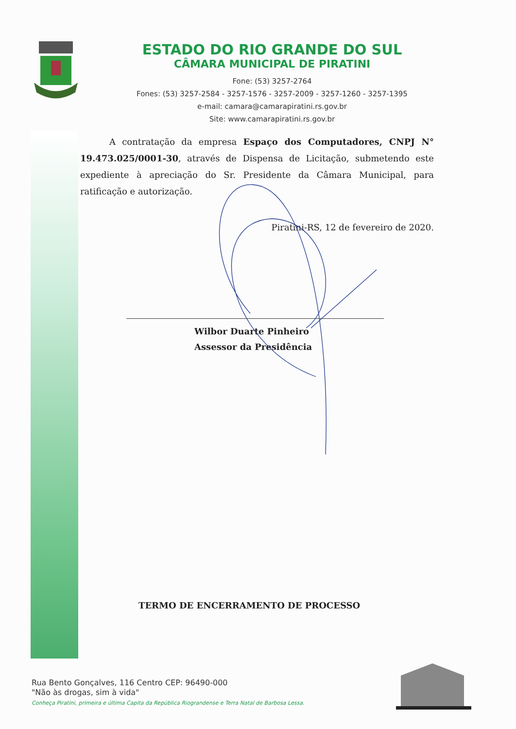ESTADO DO RIO GRANDE DO SUL
CÂMARA MUNICIPAL DE PIRATINI
Fone: (53) 3257-2764
Fones: (53) 3257-2584 - 3257-1576 - 3257-2009 - 3257-1260 - 3257-1395
e-mail: camara@camarapiratini.rs.gov.br
Site: www.camarapiratini.rs.gov.br
A contratação da empresa Espaço dos Computadores, CNPJ N° 19.473.025/0001-30, através de Dispensa de Licitação, submetendo este expediente à apreciação do Sr. Presidente da Câmara Municipal, para ratificação e autorização.
Piratini-RS, 12 de fevereiro de 2020.
Wilbor Duarte Pinheiro
Assessor da Presidência
TERMO DE ENCERRAMENTO DE PROCESSO
Rua Bento Gonçalves, 116 Centro CEP: 96490-000
"Não às drogas, sim à vida"
Conheça Piratini, primeira e última Capita da República Riograndense e Terra Natal de Barbosa Lessa.